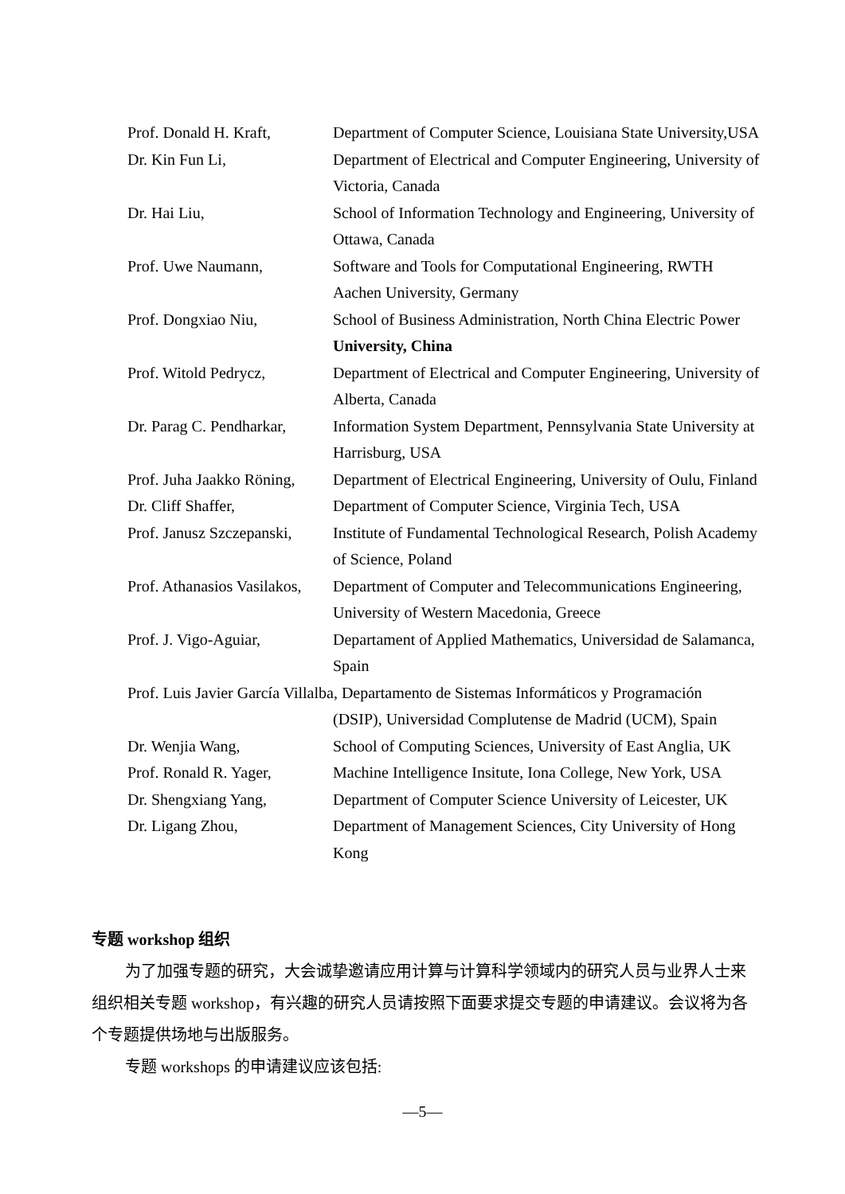| Prof. Donald H. Kraft, | Department of Computer Science, Louisiana State University,USA |
| Dr. Kin Fun Li, | Department of Electrical and Computer Engineering, University of Victoria, Canada |
| Dr. Hai Liu, | School of Information Technology and Engineering, University of Ottawa, Canada |
| Prof. Uwe Naumann, | Software and Tools for Computational Engineering, RWTH Aachen University, Germany |
| Prof. Dongxiao Niu, | School of Business Administration, North China Electric Power University, China |
| Prof. Witold Pedrycz, | Department of Electrical and Computer Engineering, University of Alberta, Canada |
| Dr. Parag C. Pendharkar, | Information System Department, Pennsylvania State University at Harrisburg, USA |
| Prof. Juha Jaakko Röning, | Department of Electrical Engineering, University of Oulu, Finland |
| Dr. Cliff Shaffer, | Department of Computer Science, Virginia Tech, USA |
| Prof. Janusz Szczepanski, | Institute of Fundamental Technological Research, Polish Academy of Science, Poland |
| Prof. Athanasios Vasilakos, | Department of Computer and Telecommunications Engineering, University of Western Macedonia, Greece |
| Prof. J. Vigo-Aguiar, | Departament of Applied Mathematics, Universidad de Salamanca, Spain |
| Prof. Luis Javier García Villalba, Departamento de Sistemas Informáticos y Programación (DSIP), Universidad Complutense de Madrid (UCM), Spain | |
| Dr. Wenjia Wang, | School of Computing Sciences, University of East Anglia, UK |
| Prof. Ronald R. Yager, | Machine Intelligence Insitute, Iona College, New York, USA |
| Dr. Shengxiang Yang, | Department of Computer Science University of Leicester, UK |
| Dr. Ligang Zhou, | Department of Management Sciences, City University of Hong Kong |
专题 workshop 组织
为了加强专题的研究，大会诚挚邀请应用计算与计算科学领域内的研究人员与业界人士来组织相关专题 workshop，有兴趣的研究人员请按照下面要求提交专题的申请建议。会议将为各个专题提供场地与出版服务。
专题 workshops 的申请建议应该包括:
—5—